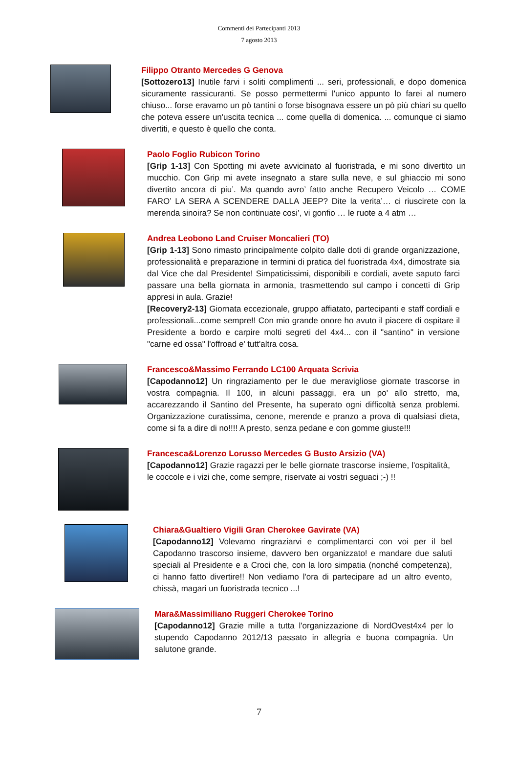Commenti dei Partecipanti 2013
7 agosto 2013
Filippo Otranto Mercedes G Genova
[Sottozero13] Inutile farvi i soliti complimenti ... seri, professionali, e dopo domenica sicuramente rassicuranti. Se posso permettermi l'unico appunto lo farei al numero chiuso... forse eravamo un pò tantini o forse bisognava essere un pò più chiari su quello che poteva essere un'uscita tecnica ... come quella di domenica. ... comunque ci siamo divertiti, e questo è quello che conta.
Paolo Foglio Rubicon Torino
[Grip 1-13] Con Spotting mi avete avvicinato al fuoristrada, e mi sono divertito un mucchio. Con Grip mi avete insegnato a stare sulla neve, e sul ghiaccio mi sono divertito ancora di piu’. Ma quando avro’ fatto anche Recupero Veicolo … COME FARO’ LA SERA A SCENDERE DALLA JEEP? Dite la verita’… ci riuscirete con la merenda sinoira? Se non continuate cosi’, vi gonfio … le ruote a 4 atm …
Andrea Leobono Land Cruiser Moncalieri (TO)
[Grip 1-13] Sono rimasto principalmente colpito dalle doti di grande organizzazione, professionalità e preparazione in termini di pratica del fuoristrada 4x4, dimostrate sia dal Vice che dal Presidente! Simpaticissimi, disponibili e cordiali, avete saputo farci passare una bella giornata in armonia, trasmettendo sul campo i concetti di Grip appresi in aula. Grazie!
[Recovery2-13] Giornata eccezionale, gruppo affiatato, partecipanti e staff cordiali e professionali...come sempre!! Con mio grande onore ho avuto il piacere di ospitare il Presidente a bordo e carpire molti segreti del 4x4... con il "santino" in versione "carne ed ossa" l'offroad e' tutt'altra cosa.
Francesco&Massimo Ferrando LC100 Arquata Scrivia
[Capodanno12] Un ringraziamento per le due meravigliose giornate trascorse in vostra compagnia. Il 100, in alcuni passaggi, era un po' allo stretto, ma, accarezzando il Santino del Presente, ha superato ogni difficoltà senza problemi. Organizzazione curatissima, cenone, merende e pranzo a prova di qualsiasi dieta, come si fa a dire di no!!!! A presto, senza pedane e con gomme giuste!!!
Francesca&Lorenzo Lorusso Mercedes G Busto Arsizio (VA)
[Capodanno12] Grazie ragazzi per le belle giornate trascorse insieme, l'ospitalità, le coccole e i vizi che, come sempre, riservate ai vostri seguaci ;-) !!
Chiara&Gualtiero Vigili Gran Cherokee Gavirate (VA)
[Capodanno12] Volevamo ringraziarvi e complimentarci con voi per il bel Capodanno trascorso insieme, davvero ben organizzato! e mandare due saluti speciali al Presidente e a Croci che, con la loro simpatia (nonché competenza), ci hanno fatto divertire!! Non vediamo l'ora di partecipare ad un altro evento, chissà, magari un fuoristrada tecnico ...!
Mara&Massimiliano Ruggeri Cherokee Torino
[Capodanno12] Grazie mille a tutta l'organizzazione di NordOvest4x4 per lo stupendo Capodanno 2012/13 passato in allegria e buona compagnia. Un salutone grande.
7